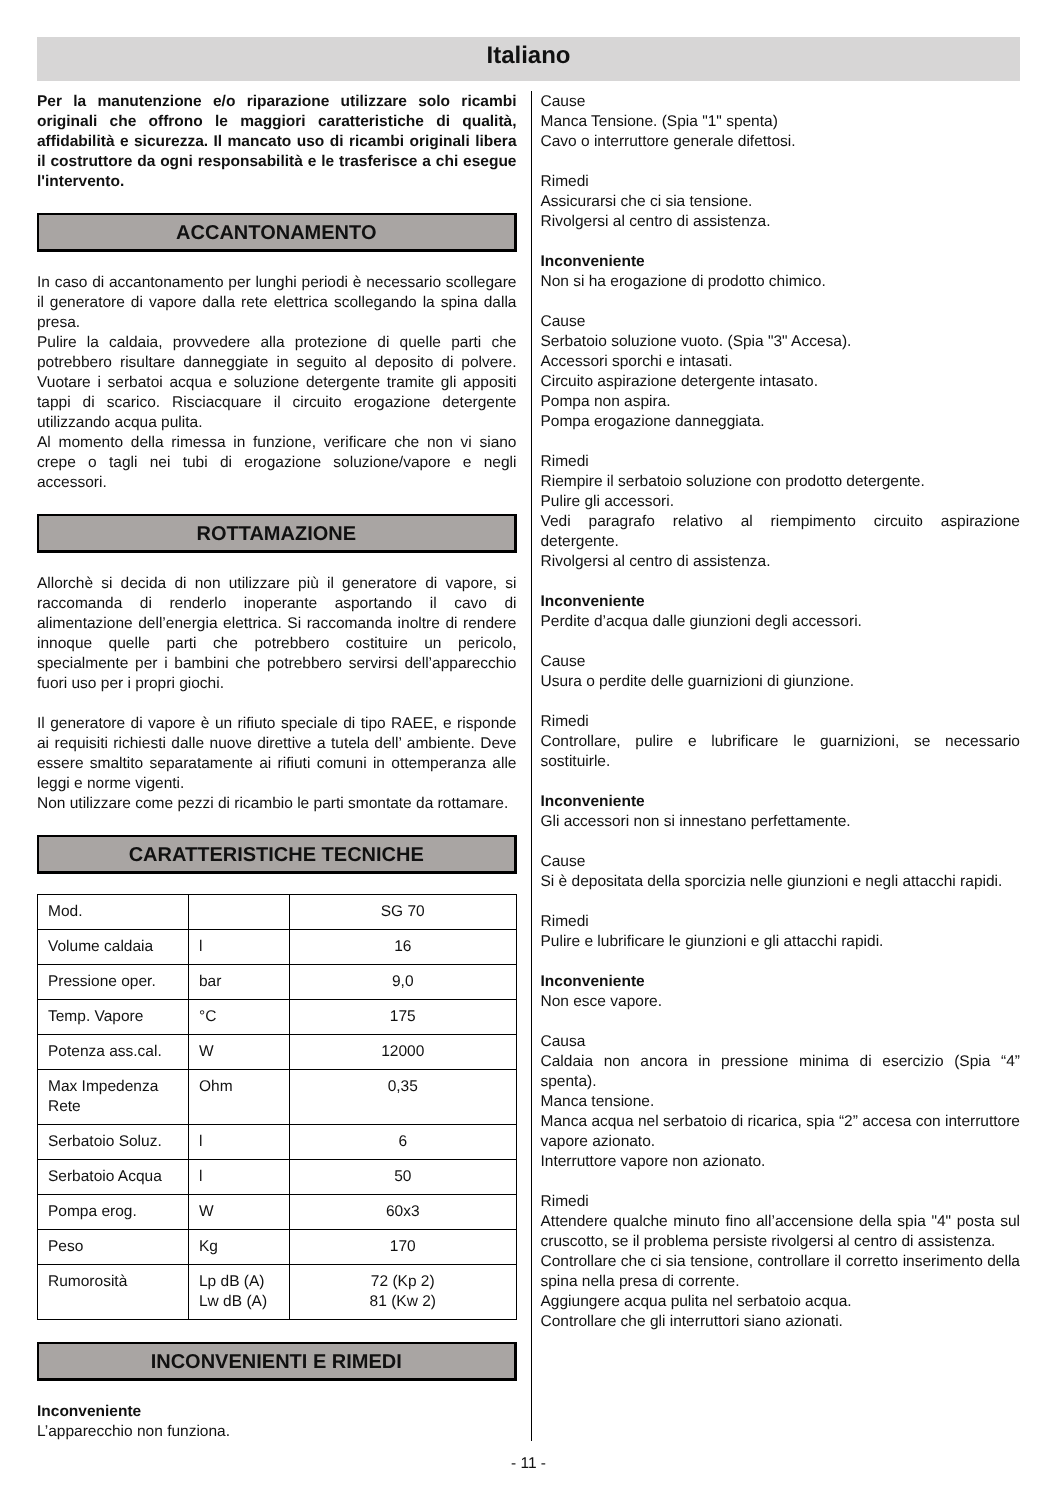Italiano
Per la manutenzione e/o riparazione utilizzare solo ricambi originali che offrono le maggiori caratteristiche di qualità, affidabilità e sicurezza. Il mancato uso di ricambi originali libera il costruttore da ogni responsabilità e le trasferisce a chi esegue l'intervento.
ACCANTONAMENTO
In caso di accantonamento per lunghi periodi è necessario scollegare il generatore di vapore dalla rete elettrica scollegando la spina dalla presa.
Pulire la caldaia, provvedere alla protezione di quelle parti che potrebbero risultare danneggiate in seguito al deposito di polvere. Vuotare i serbatoi acqua e soluzione detergente tramite gli appositi tappi di scarico. Risciacquare il circuito erogazione detergente utilizzando acqua pulita.
Al momento della rimessa in funzione, verificare che non vi siano crepe o tagli nei tubi di erogazione soluzione/vapore e negli accessori.
ROTTAMAZIONE
Allorchè si decida di non utilizzare più il generatore di vapore, si raccomanda di renderlo inoperante asportando il cavo di alimentazione dell’energia elettrica. Si raccomanda inoltre di rendere innoque quelle parti che potrebbero costituire un pericolo, specialmente per i bambini che potrebbero servirsi dell’apparecchio fuori uso per i propri giochi.
Il generatore di vapore è un rifiuto speciale di tipo RAEE, e risponde ai requisiti richiesti dalle nuove direttive a tutela dell’ ambiente. Deve essere smaltito separatamente ai rifiuti comuni in ottemperanza alle leggi e norme vigenti.
Non utilizzare come pezzi di ricambio le parti smontate da rottamare.
CARATTERISTICHE TECNICHE
| Mod. | | SG 70 |
| Volume caldaia | l | 16 |
| Pressione oper. | bar | 9,0 |
| Temp. Vapore | °C | 175 |
| Potenza ass.cal. | W | 12000 |
| Max Impedenza Rete | Ohm | 0,35 |
| Serbatoio Soluz. | l | 6 |
| Serbatoio Acqua | l | 50 |
| Pompa erog. | W | 60x3 |
| Peso | Kg | 170 |
| Rumorosità | Lp dB (A) Lw dB (A) | 72 (Kp 2) 81 (Kw 2) |
INCONVENIENTI E RIMEDI
Inconveniente
L’apparecchio non funziona.
Cause
Manca Tensione. (Spia "1" spenta)
Cavo o interruttore generale difettosi.
Rimedi
Assicurarsi che ci sia tensione.
Rivolgersi al centro di assistenza.
Inconveniente
Non si ha erogazione di prodotto chimico.
Cause
Serbatoio soluzione vuoto. (Spia "3" Accesa).
Accessori sporchi e intasati.
Circuito aspirazione detergente intasato.
Pompa non aspira.
Pompa erogazione danneggiata.
Rimedi
Riempire il serbatoio soluzione con prodotto detergente.
Pulire gli accessori.
Vedi paragrafo relativo al riempimento circuito aspirazione detergente.
Rivolgersi al centro di assistenza.
Inconveniente
Perdite d’acqua dalle giunzioni degli accessori.
Cause
Usura o perdite delle guarnizioni di giunzione.
Rimedi
Controllare, pulire e lubrificare le guarnizioni, se necessario sostituirle.
Inconveniente
Gli accessori non si innestano perfettamente.
Cause
Si è depositata della sporcizia nelle giunzioni e negli attacchi rapidi.
Rimedi
Pulire e lubrificare le giunzioni e gli attacchi rapidi.
Inconveniente
Non esce vapore.
Causa
Caldaia non ancora in pressione minima di esercizio (Spia “4” spenta).
Manca tensione.
Manca acqua nel serbatoio di ricarica, spia “2” accesa con interruttore vapore azionato.
Interruttore vapore non azionato.
Rimedi
Attendere qualche minuto fino all’accensione della spia "4" posta sul cruscotto, se il problema persiste rivolgersi al centro di assistenza.
Controllare che ci sia tensione, controllare il corretto inserimento della spina nella presa di corrente.
Aggiungere acqua pulita nel serbatoio acqua.
Controllare che gli interruttori siano azionati.
- 11 -